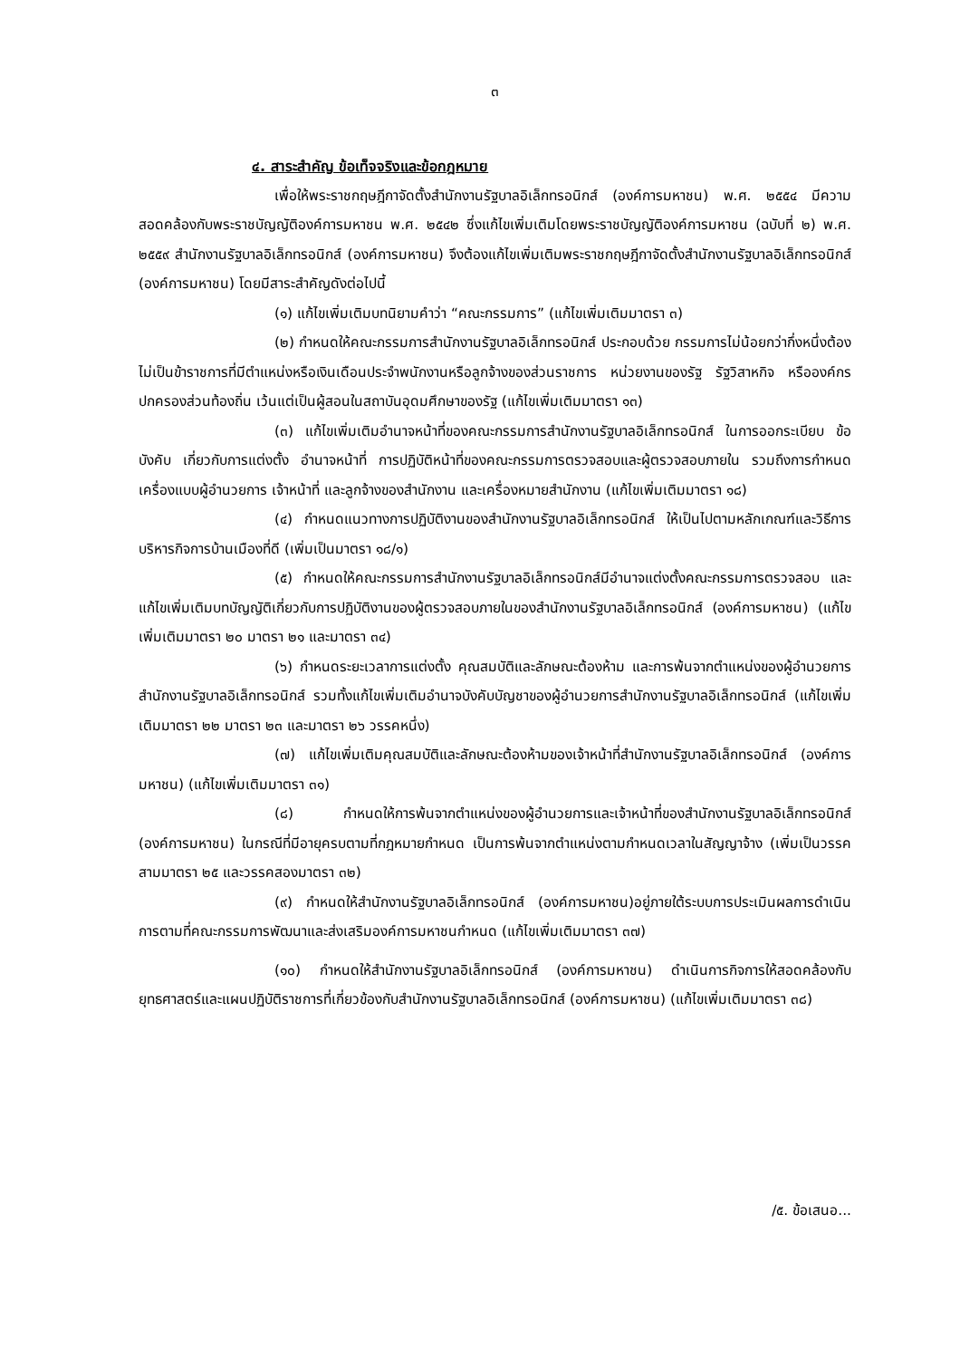๓
๔. สาระสำคัญ ข้อเท็จจริงและข้อกฎหมาย
เพื่อให้พระราชกฤษฎีกาจัดตั้งสำนักงานรัฐบาลอิเล็กทรอนิกส์ (องค์การมหาชน) พ.ศ. ๒๕๕๔ มีความสอดคล้องกับพระราชบัญญัติองค์การมหาชน พ.ศ. ๒๕๔๒ ซึ่งแก้ไขเพิ่มเติมโดยพระราชบัญญัติองค์การมหาชน (ฉบับที่ ๒) พ.ศ. ๒๕๕๙ สำนักงานรัฐบาลอิเล็กทรอนิกส์ (องค์การมหาชน) จึงต้องแก้ไขเพิ่มเติมพระราชกฤษฎีกาจัดตั้งสำนักงานรัฐบาลอิเล็กทรอนิกส์ (องค์การมหาชน) โดยมีสาระสำคัญดังต่อไปนี้
(๑) แก้ไขเพิ่มเติมบทนิยามคำว่า “คณะกรรมการ” (แก้ไขเพิ่มเติมมาตรา ๓)
(๒) กำหนดให้คณะกรรมการสำนักงานรัฐบาลอิเล็กทรอนิกส์ ประกอบด้วย กรรมการไม่น้อยกว่ากึ่งหนึ่งต้องไม่เป็นข้าราชการที่มีตำแหน่งหรือเงินเดือนประจำพนักงานหรือลูกจ้างของส่วนราชการ หน่วยงานของรัฐ รัฐวิสาหกิจ หรือองค์กรปกครองส่วนท้องถิ่น เว้นแต่เป็นผู้สอนในสถาบันอุดมศึกษาของรัฐ (แก้ไขเพิ่มเติมมาตรา ๑๓)
(๓) แก้ไขเพิ่มเติมอำนาจหน้าที่ของคณะกรรมการสำนักงานรัฐบาลอิเล็กทรอนิกส์ ในการออกระเบียบ ข้อบังคับ เกี่ยวกับการแต่งตั้ง อำนาจหน้าที่ การปฏิบัติหน้าที่ของคณะกรรมการตรวจสอบและผู้ตรวจสอบภายใน รวมถึงการกำหนดเครื่องแบบผู้อำนวยการ เจ้าหน้าที่ และลูกจ้างของสำนักงาน และเครื่องหมายสำนักงาน (แก้ไขเพิ่มเติมมาตรา ๑๘)
(๔) กำหนดแนวทางการปฏิบัติงานของสำนักงานรัฐบาลอิเล็กทรอนิกส์ ให้เป็นไปตามหลักเกณฑ์และวิธีการบริหารกิจการบ้านเมืองที่ดี (เพิ่มเป็นมาตรา ๑๘/๑)
(๕) กำหนดให้คณะกรรมการสำนักงานรัฐบาลอิเล็กทรอนิกส์มีอำนาจแต่งตั้งคณะกรรมการตรวจสอบ และแก้ไขเพิ่มเติมบทบัญญัติเกี่ยวกับการปฏิบัติงานของผู้ตรวจสอบภายในของสำนักงานรัฐบาลอิเล็กทรอนิกส์ (องค์การมหาชน) (แก้ไขเพิ่มเติมมาตรา ๒๐ มาตรา ๒๑ และมาตรา ๓๔)
(๖) กำหนดระยะเวลาการแต่งตั้ง คุณสมบัติและลักษณะต้องห้าม และการพ้นจากตำแหน่งของผู้อำนวยการสำนักงานรัฐบาลอิเล็กทรอนิกส์ รวมทั้งแก้ไขเพิ่มเติมอำนาจบังคับบัญชาของผู้อำนวยการสำนักงานรัฐบาลอิเล็กทรอนิกส์ (แก้ไขเพิ่มเติมมาตรา ๒๒ มาตรา ๒๓ และมาตรา ๒๖ วรรคหนึ่ง)
(๗) แก้ไขเพิ่มเติมคุณสมบัติและลักษณะต้องห้ามของเจ้าหน้าที่สำนักงานรัฐบาลอิเล็กทรอนิกส์ (องค์การมหาชน) (แก้ไขเพิ่มเติมมาตรา ๓๑)
(๘) กำหนดให้การพ้นจากตำแหน่งของผู้อำนวยการและเจ้าหน้าที่ของสำนักงานรัฐบาลอิเล็กทรอนิกส์ (องค์การมหาชน) ในกรณีที่มีอายุครบตามที่กฎหมายกำหนด เป็นการพ้นจากตำแหน่งตามกำหนดเวลาในสัญญาจ้าง (เพิ่มเป็นวรรคสามมาตรา ๒๕ และวรรคสองมาตรา ๓๒)
(๙) กำหนดให้สำนักงานรัฐบาลอิเล็กทรอนิกส์ (องค์การมหาชน)อยู่ภายใต้ระบบการประเมินผลการดำเนินการตามที่คณะกรรมการพัฒนาและส่งเสริมองค์การมหาชนกำหนด (แก้ไขเพิ่มเติมมาตรา ๓๗)
(๑๐) กำหนดให้สำนักงานรัฐบาลอิเล็กทรอนิกส์ (องค์การมหาชน) ดำเนินการกิจการให้สอดคล้องกับยุทธศาสตร์และแผนปฏิบัติราชการที่เกี่ยวข้องกับสำนักงานรัฐบาลอิเล็กทรอนิกส์ (องค์การมหาชน) (แก้ไขเพิ่มเติมมาตรา ๓๘)
/๕. ข้อเสนอ...